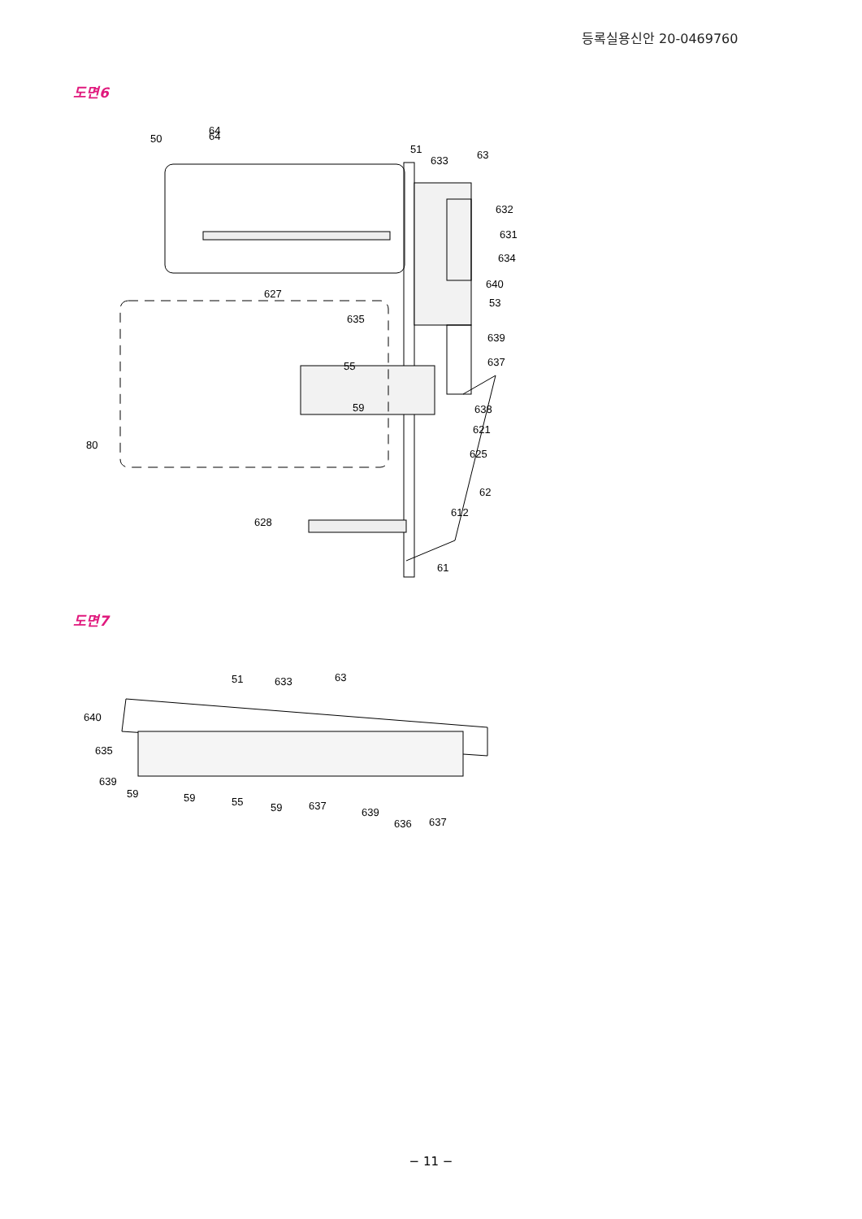등록실용신안 20-0469760
도면6
64
64
50
51
633
63
632
631
634
640
53
627
635
639
637
55
59
638
621
625
62
612
628
80
61
도면7
51
633
63
640
635
639
59
59
55
59
637
639
636
637
− 11 −